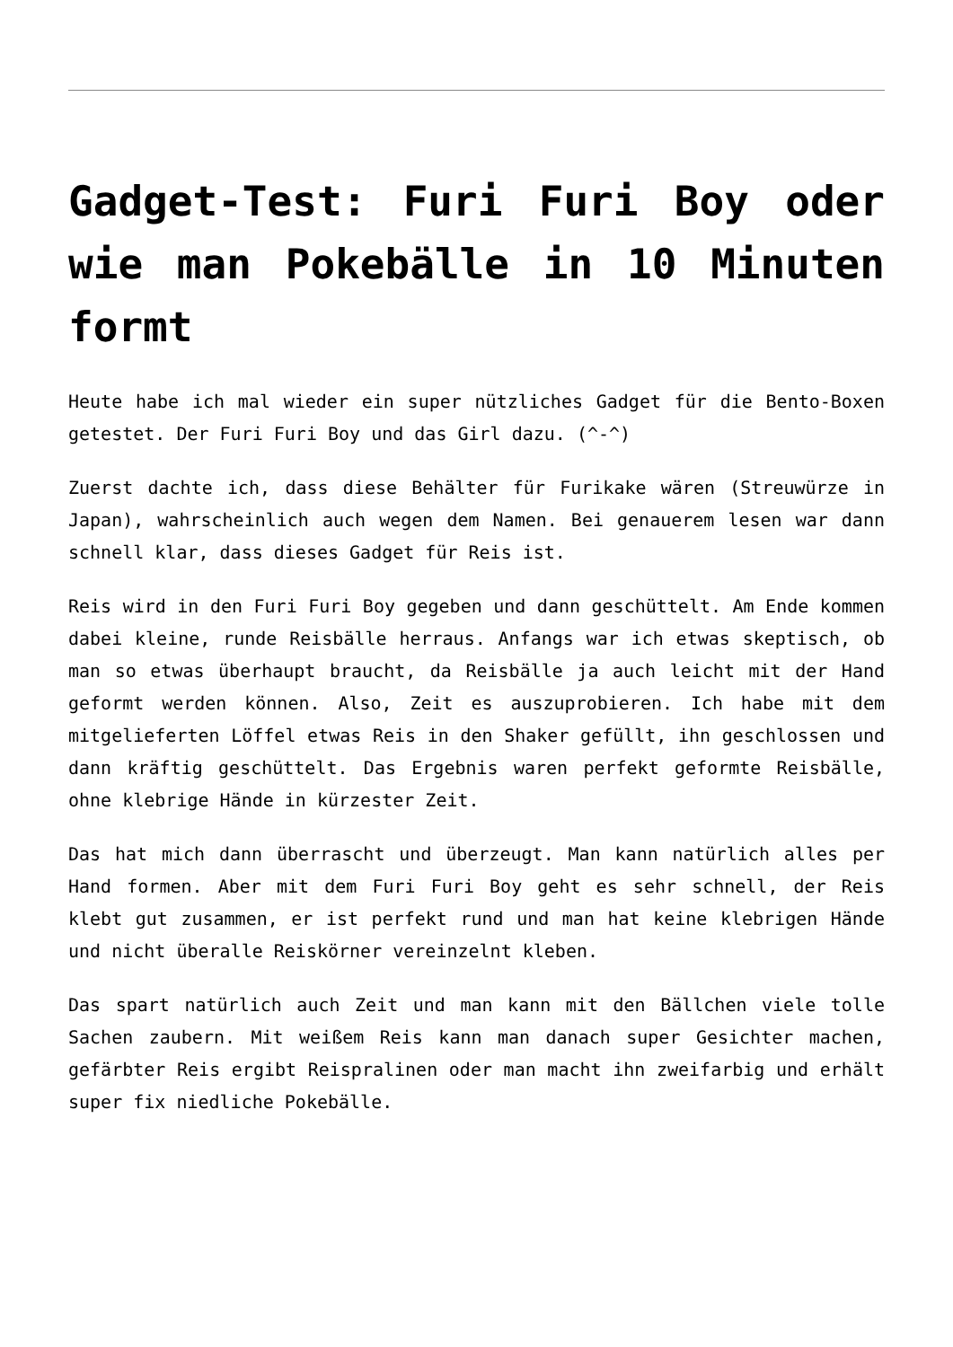Gadget-Test: Furi Furi Boy oder wie man Pokebälle in 10 Minuten formt
Heute habe ich mal wieder ein super nützliches Gadget für die Bento-Boxen getestet. Der Furi Furi Boy und das Girl dazu. (^-^)
Zuerst dachte ich, dass diese Behälter für Furikake wären (Streuwürze in Japan), wahrscheinlich auch wegen dem Namen. Bei genauerem lesen war dann schnell klar, dass dieses Gadget für Reis ist.
Reis wird in den Furi Furi Boy gegeben und dann geschüttelt. Am Ende kommen dabei kleine, runde Reisbälle herraus. Anfangs war ich etwas skeptisch, ob man so etwas überhaupt braucht, da Reisbälle ja auch leicht mit der Hand geformt werden können. Also, Zeit es auszuprobieren. Ich habe mit dem mitgelieferten Löffel etwas Reis in den Shaker gefüllt, ihn geschlossen und dann kräftig geschüttelt. Das Ergebnis waren perfekt geformte Reisbälle, ohne klebrige Hände in kürzester Zeit.
Das hat mich dann überrascht und überzeugt. Man kann natürlich alles per Hand formen. Aber mit dem Furi Furi Boy geht es sehr schnell, der Reis klebt gut zusammen, er ist perfekt rund und man hat keine klebrigen Hände und nicht überalle Reiskörner vereinzelnt kleben.
Das spart natürlich auch Zeit und man kann mit den Bällchen viele tolle Sachen zaubern. Mit weißem Reis kann man danach super Gesichter machen, gefärbter Reis ergibt Reispralinen oder man macht ihn zweifarbig und erhält super fix niedliche Pokebälle.